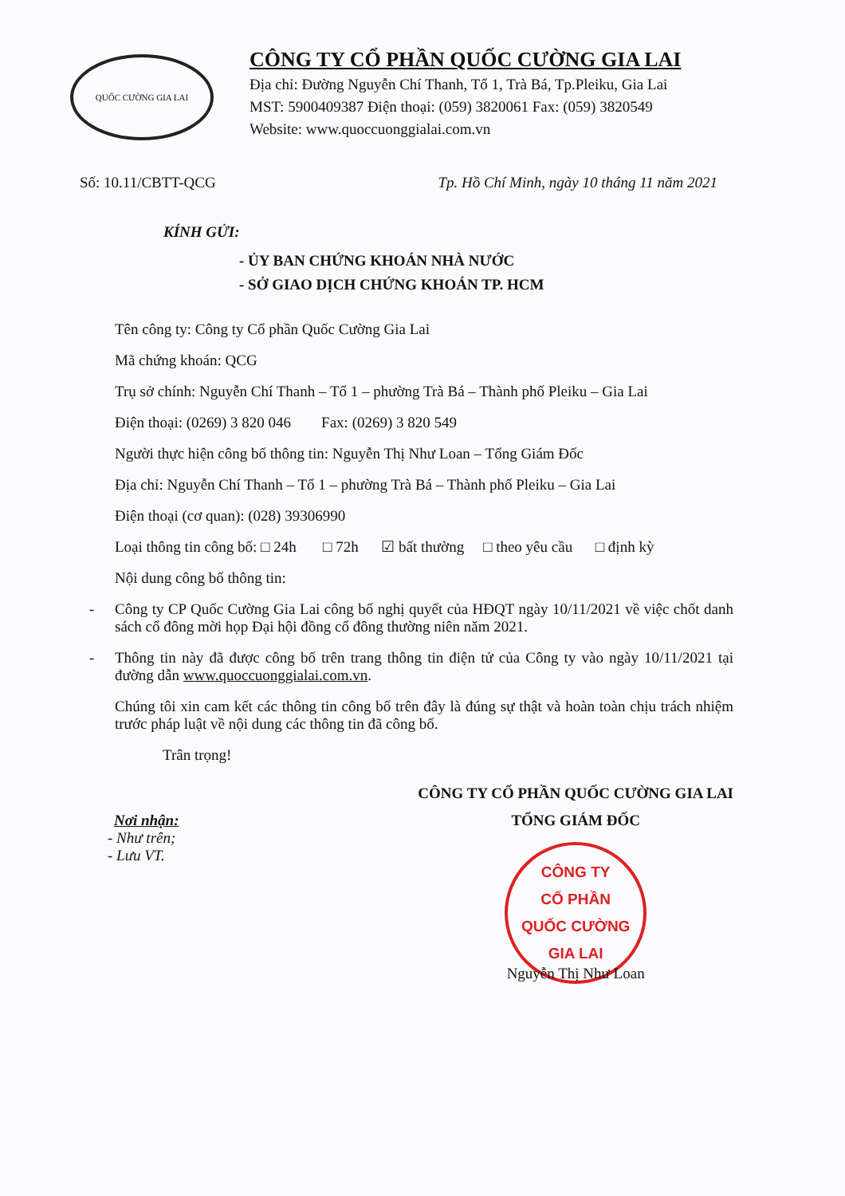QUỐC CƯỜNG GIA LAI
CÔNG TY CỔ PHẦN QUỐC CƯỜNG GIA LAI
Địa chỉ: Đường Nguyễn Chí Thanh, Tổ 1, Trà Bá, Tp.Pleiku, Gia Lai
MST: 5900409387 Điện thoại: (059) 3820061 Fax: (059) 3820549
Website: www.quoccuonggialai.com.vn
Số: 10.11/CBTT-QCG Tp. Hồ Chí Minh, ngày 10 tháng 11 năm 2021
KÍNH GỬI:
- ỦY BAN CHỨNG KHOÁN NHÀ NƯỚC
- SỞ GIAO DỊCH CHỨNG KHOÁN TP. HCM
Tên công ty: Công ty Cổ phần Quốc Cường Gia Lai
Mã chứng khoán: QCG
Trụ sở chính: Nguyễn Chí Thanh – Tổ 1 – phường Trà Bá – Thành phố Pleiku – Gia Lai
Điện thoại: (0269) 3 820 046 Fax: (0269) 3 820 549
Người thực hiện công bố thông tin: Nguyễn Thị Như Loan – Tổng Giám Đốc
Địa chỉ: Nguyễn Chí Thanh – Tổ 1 – phường Trà Bá – Thành phố Pleiku – Gia Lai
Điện thoại (cơ quan): (028) 39306990
Loại thông tin công bố: □ 24h □ 72h ☑ bất thường □ theo yêu cầu □ định kỳ
Nội dung công bố thông tin:
- Công ty CP Quốc Cường Gia Lai công bố nghị quyết của HĐQT ngày 10/11/2021 về việc chốt danh sách cổ đông mời họp Đại hội đồng cổ đông thường niên năm 2021.
- Thông tin này đã được công bố trên trang thông tin điện tử của Công ty vào ngày 10/11/2021 tại đường dẫn www.quoccuonggialai.com.vn.
Chúng tôi xin cam kết các thông tin công bố trên đây là đúng sự thật và hoàn toàn chịu trách nhiệm trước pháp luật về nội dung các thông tin đã công bố.
Trân trọng!
Nơi nhận:
- Như trên;
- Lưu VT.
CÔNG TY CỔ PHẦN QUỐC CƯỜNG GIA LAI
TỔNG GIÁM ĐỐC
CÔNG TY
CỔ PHẦN
QUỐC CƯỜNG
GIA LAI
Nguyễn Thị Như Loan